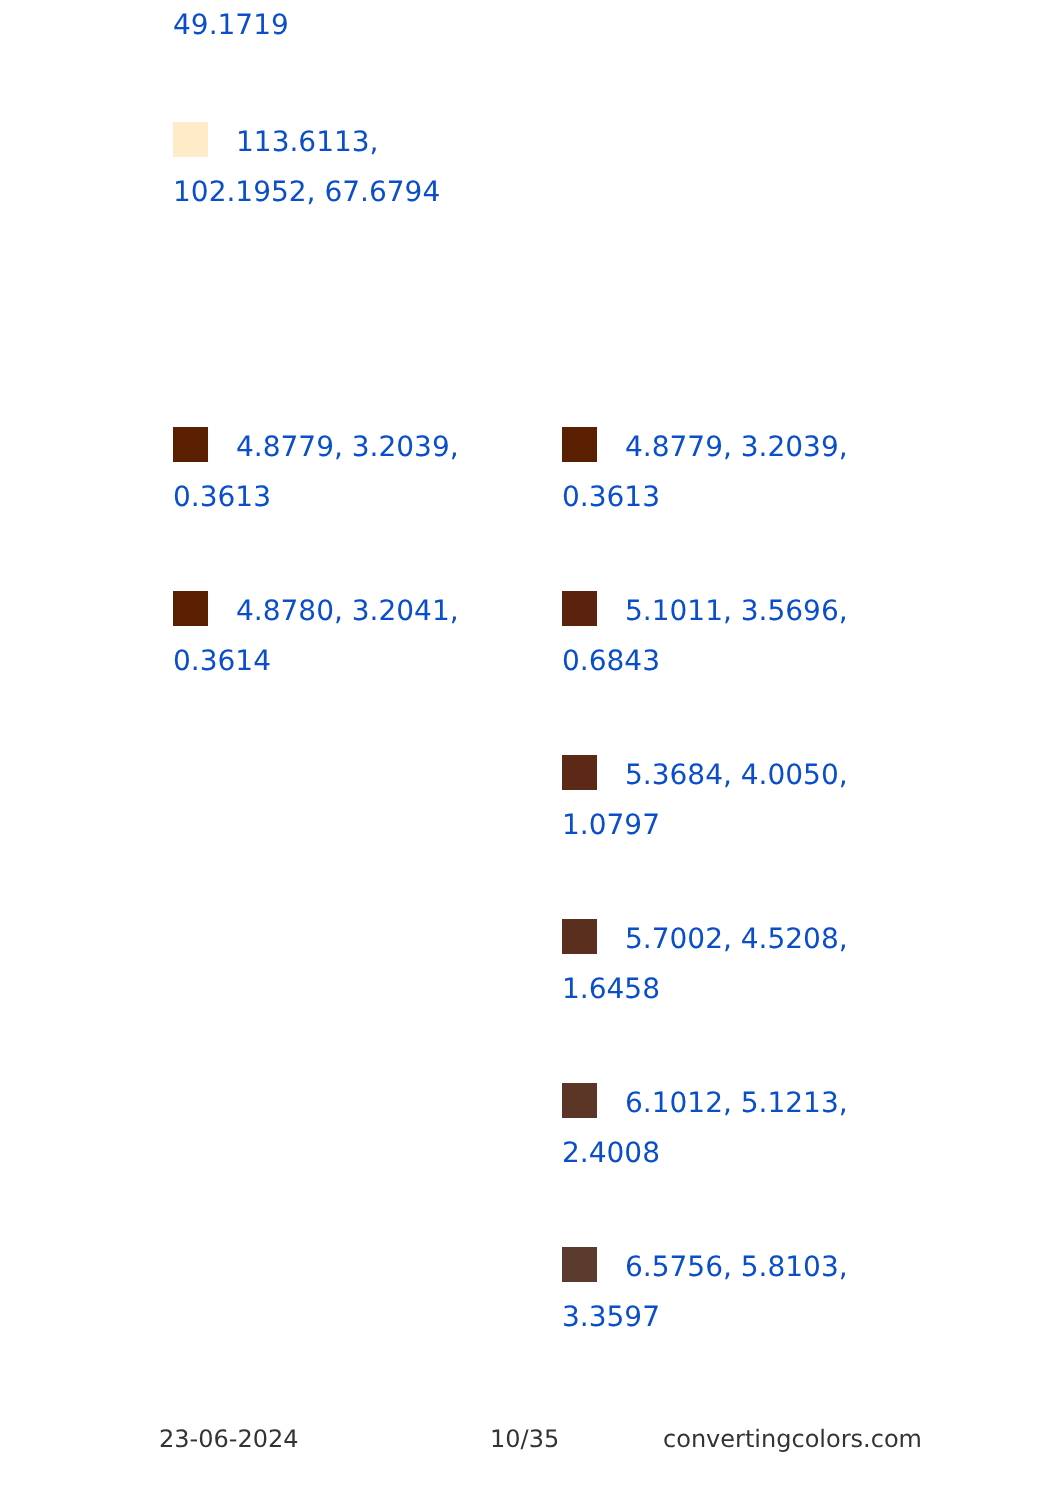49.1719
113.6113, 102.1952, 67.6794
4.8779, 3.2039, 0.3613
4.8780, 3.2041, 0.3614
4.8779, 3.2039, 0.3613
5.1011, 3.5696, 0.6843
5.3684, 4.0050, 1.0797
5.7002, 4.5208, 1.6458
6.1012, 5.1213, 2.4008
6.5756, 5.8103, 3.3597
23-06-2024 10/35 convertingcolors.com